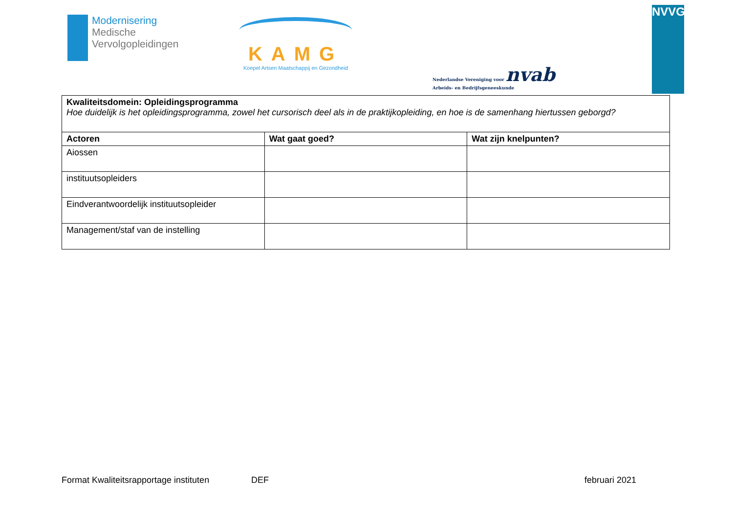Modernisering
Medische
Vervolgopleidingen
KAMG
Koepel Artsen Maatschappij en Gezondheid
Nederlandse Vereniging voor nvab
Arbeids- en Bedrijfsgeneeskunde
NVVG
| Kwaliteitsdomein: Opleidingsprogramma Hoe duidelijk is het opleidingsprogramma, zowel het cursorisch deel als in de praktijkopleiding, en hoe is de samenhang hiertussen geborgd? | | |
| Actoren | Wat gaat goed? | Wat zijn knelpunten? |
| Aiossen | | |
| instituutsopleiders | | |
| Eindverantwoordelijk instituutsopleider | | |
| Management/staf van de instelling | | |
Format Kwaliteitsrapportage instituten DEF februari 2021